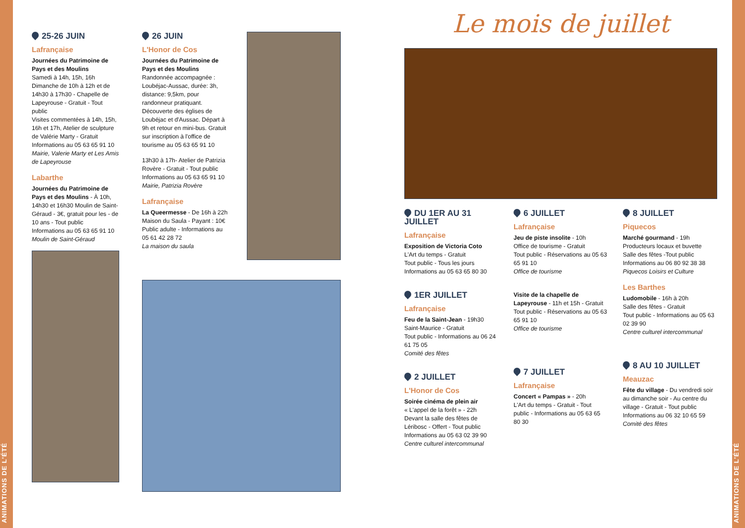ANIMATIONS DE L'ÉTÉ
ANIMATIONS DE L'ÉTÉ
25-26 JUIN
Lafrançaise
Journées du Patrimoine de Pays et des Moulins
Samedi à 14h, 15h, 16h
Dimanche de 10h à 12h et de 14h30 à 17h30 - Chapelle de Lapeyrouse - Gratuit - Tout public
Visites commentées à 14h, 15h, 16h et 17h, Atelier de sculpture de Valérie Marty - Gratuit
Informations au 05 63 65 91 10
Mairie, Valerie Marty et Les Amis de Lapeyrouse
Labarthe
Journées du Patrimoine de Pays et des Moulins - À 10h, 14h30 et 16h30 Moulin de Saint-Géraud - 3€, gratuit pour les - de 10 ans - Tout public
Informations au 05 63 65 91 10
Moulin de Saint-Géraud
26 JUIN
L'Honor de Cos
Journées du Patrimoine de Pays et des Moulins
Randonnée accompagnée : Loubéjac-Aussac, durée: 3h, distance: 9,5km, pour randonneur pratiquant. Découverte des églises de Loubéjac et d'Aussac. Départ à 9h et retour en mini-bus. Gratuit sur inscription à l'office de tourisme au 05 63 65 91 10
13h30 à 17h- Atelier de Patrizia Rovère - Gratuit - Tout public
Informations au 05 63 65 91 10
Mairie, Patrizia Rovère
Lafrançaise
La Queermesse - De 16h à 22h Maison du Saula - Payant : 10€
Public adulte - Informations au 05 61 42 28 72
La maison du saula
Le mois de juillet
DU 1ER AU 31 JUILLET
Lafrançaise
Exposition de Victoria Coto
L'Art du temps - Gratuit
Tout public - Tous les jours
Informations au 05 63 65 80 30
1ER JUILLET
Lafrançaise
Feu de la Saint-Jean - 19h30
Saint-Maurice - Gratuit
Tout public - Informations au 06 24 61 75 05
Comité des fêtes
2 JUILLET
L'Honor de Cos
Soirée cinéma de plein air
« L'appel de la forêt » - 22h
Devant la salle des fêtes de Léribosc - Offert - Tout public
Informations au 05 63 02 39 90
Centre culturel intercommunal
6 JUILLET
Lafrançaise
Jeu de piste insolite - 10h
Office de tourisme - Gratuit
Tout public - Réservations au 05 63 65 91 10
Office de tourisme
Visite de la chapelle de Lapeyrouse - 11h et 15h - Gratuit
Tout public - Réservations au 05 63 65 91 10
Office de tourisme
7 JUILLET
Lafrançaise
Concert « Pampas » - 20h
L'Art du temps - Gratuit - Tout public - Informations au 05 63 65 80 30
8 JUILLET
Piquecos
Marché gourmand - 19h
Producteurs locaux et buvette
Salle des fêtes -Tout public
Informations au 06 80 92 38 38
Piquecos Loisirs et Culture
Les Barthes
Ludomobile - 16h à 20h
Salle des fêtes - Gratuit
Tout public - Informations au 05 63 02 39 90
Centre culturel intercommunal
8 AU 10 JUILLET
Meauzac
Fête du village - Du vendredi soir au dimanche soir - Au centre du village - Gratuit - Tout public
Informations au 06 32 10 65 59
Comité des fêtes